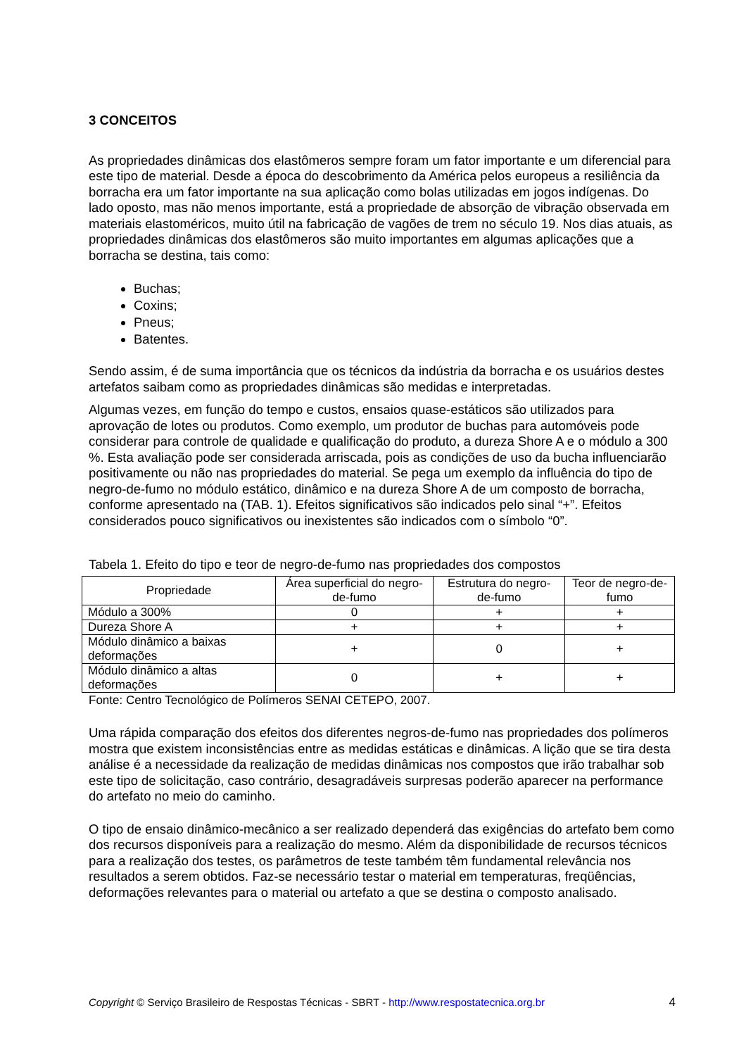3 CONCEITOS
As propriedades dinâmicas dos elastômeros sempre foram um fator importante e um diferencial para este tipo de material. Desde a época do descobrimento da América pelos europeus a resiliência da borracha era um fator importante na sua aplicação como bolas utilizadas em jogos indígenas. Do lado oposto, mas não menos importante, está a propriedade de absorção de vibração observada em materiais elastoméricos, muito útil na fabricação de vagões de trem no século 19. Nos dias atuais, as propriedades dinâmicas dos elastômeros são muito importantes em algumas aplicações que a borracha se destina, tais como:
Buchas;
Coxins;
Pneus;
Batentes.
Sendo assim, é de suma importância que os técnicos da indústria da borracha e os usuários destes artefatos saibam como as propriedades dinâmicas são medidas e interpretadas.
Algumas vezes, em função do tempo e custos, ensaios quase-estáticos são utilizados para aprovação de lotes ou produtos. Como exemplo, um produtor de buchas para automóveis pode considerar para controle de qualidade e qualificação do produto, a dureza Shore A e o módulo a 300 %. Esta avaliação pode ser considerada arriscada, pois as condições de uso da bucha influenciarão positivamente ou não nas propriedades do material. Se pega um exemplo da influência do tipo de negro-de-fumo no módulo estático, dinâmico e na dureza Shore A de um composto de borracha, conforme apresentado na (TAB. 1). Efeitos significativos são indicados pelo sinal “+”. Efeitos considerados pouco significativos ou inexistentes são indicados com o símbolo “0”.
Tabela 1. Efeito do tipo e teor de negro-de-fumo nas propriedades dos compostos
| Propriedade | Área superficial do negro-de-fumo | Estrutura do negro-de-fumo | Teor de negro-de-fumo |
| --- | --- | --- | --- |
| Módulo a 300% | 0 | + | + |
| Dureza Shore A | + | + | + |
| Módulo dinâmico a baixas deformações | + | 0 | + |
| Módulo dinâmico a altas deformações | 0 | + | + |
Fonte: Centro Tecnológico de Polímeros SENAI CETEPO, 2007.
Uma rápida comparação dos efeitos dos diferentes negros-de-fumo nas propriedades dos polímeros mostra que existem inconsistências entre as medidas estáticas e dinâmicas. A lição que se tira desta análise é a necessidade da realização de medidas dinâmicas nos compostos que irão trabalhar sob este tipo de solicitação, caso contrário, desagradáveis surpresas poderão aparecer na performance do artefato no meio do caminho.
O tipo de ensaio dinâmico-mecânico a ser realizado dependerá das exigências do artefato bem como dos recursos disponíveis para a realização do mesmo. Além da disponibilidade de recursos técnicos para a realização dos testes, os parâmetros de teste também têm fundamental relevância nos resultados a serem obtidos. Faz-se necessário testar o material em temperaturas, freqüências, deformações relevantes para o material ou artefato a que se destina o composto analisado.
Copyright © Serviço Brasileiro de Respostas Técnicas - SBRT - http://www.respostatecnica.org.br 4